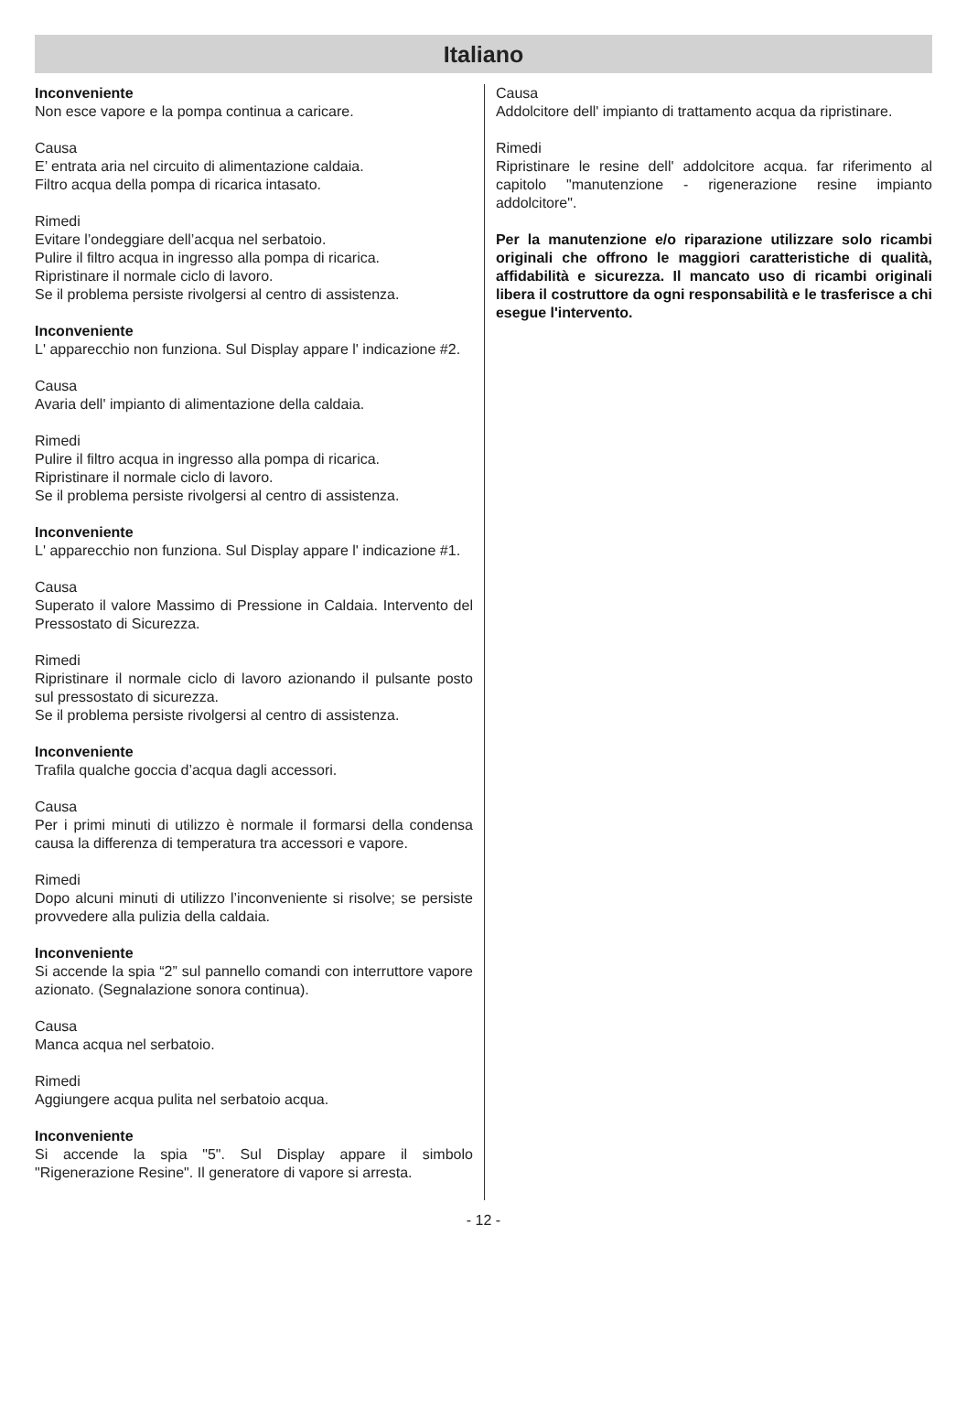Italiano
Inconveniente
Non esce vapore e la pompa continua a caricare.
Causa
E’ entrata aria nel circuito di alimentazione caldaia.
Filtro acqua della pompa di ricarica intasato.
Rimedi
Evitare l’ondeggiare dell’acqua nel serbatoio.
Pulire il filtro acqua in ingresso alla pompa di ricarica.
Ripristinare il normale ciclo di lavoro.
Se il problema persiste rivolgersi al centro di assistenza.
Inconveniente
L' apparecchio non funziona. Sul Display appare l' indicazione #2.
Causa
Avaria dell' impianto di alimentazione della caldaia.
Rimedi
Pulire il filtro acqua in ingresso alla pompa di ricarica.
Ripristinare il normale ciclo di lavoro.
Se il problema persiste rivolgersi al centro di assistenza.
Inconveniente
L' apparecchio non funziona. Sul Display appare l' indicazione #1.
Causa
Superato il valore Massimo di Pressione in Caldaia. Intervento del Pressostato di Sicurezza.
Rimedi
Ripristinare il normale ciclo di lavoro azionando il pulsante posto sul pressostato di sicurezza.
Se il problema persiste rivolgersi al centro di assistenza.
Inconveniente
Trafila qualche goccia d’acqua dagli accessori.
Causa
Per i primi minuti di utilizzo è normale il formarsi della condensa causa la differenza di temperatura tra accessori e vapore.
Rimedi
Dopo alcuni minuti di utilizzo l’inconveniente si risolve; se persiste provvedere alla pulizia della caldaia.
Inconveniente
Si accende la spia “2” sul pannello comandi con interruttore vapore azionato. (Segnalazione sonora continua).
Causa
Manca acqua nel serbatoio.
Rimedi
Aggiungere acqua pulita nel serbatoio acqua.
Inconveniente
Si accende la spia "5". Sul Display appare il simbolo "Rigenerazione Resine". Il generatore di vapore si arresta.
Causa
Addolcitore dell' impianto di trattamento acqua da ripristinare.
Rimedi
Ripristinare le resine dell' addolcitore acqua. far riferimento al capitolo "manutenzione - rigenerazione resine impianto addolcitore".
Per la manutenzione e/o riparazione utilizzare solo ricambi originali che offrono le maggiori caratteristiche di qualità, affidabilità e sicurezza. Il mancato uso di ricambi originali libera il costruttore da ogni responsabilità e le trasferisce a chi esegue l'intervento.
- 12 -